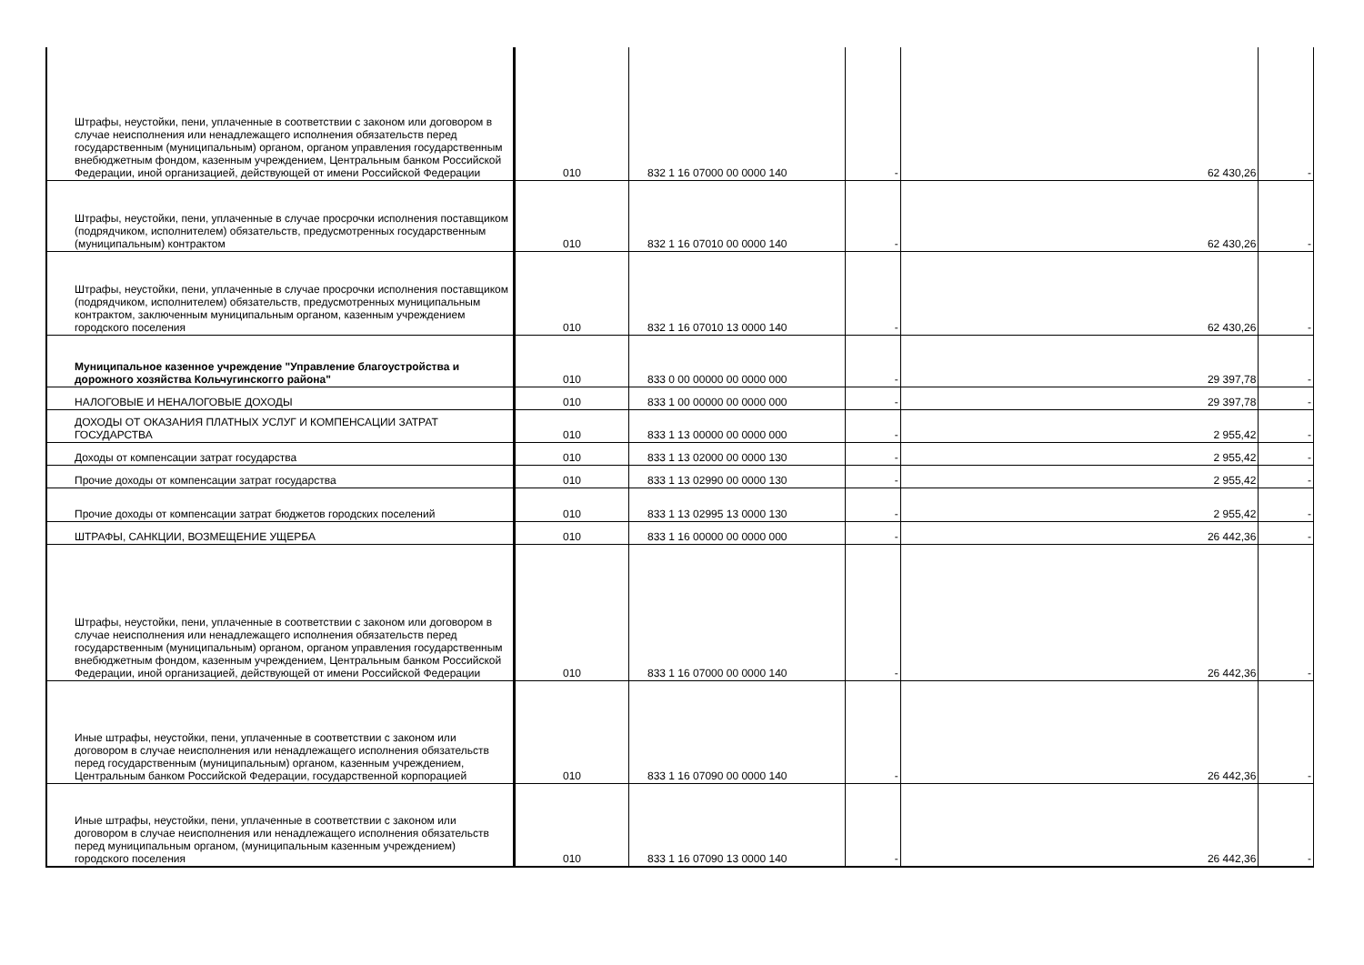| Штрафы, неустойки, пени, уплаченные в соответствии с законом или договором в случае неисполнения или ненадлежащего исполнения обязательств перед государственным (муниципальным) органом, органом управления государственным внебюджетным фондом, казенным учреждением, Центральным банком Российской Федерации, иной организацией, действующей от имени Российской Федерации | 010 | 832 1 16 07000 00 0000 140 | - | 62 430,26 | - |
| Штрафы, неустойки, пени, уплаченные в случае просрочки исполнения поставщиком (подрядчиком, исполнителем) обязательств, предусмотренных государственным (муниципальным) контрактом | 010 | 832 1 16 07010 00 0000 140 | - | 62 430,26 | - |
| Штрафы, неустойки, пени, уплаченные в случае просрочки исполнения поставщиком (подрядчиком, исполнителем) обязательств, предусмотренных муниципальным контрактом, заключенным муниципальным органом, казенным учреждением городского поселения | 010 | 832 1 16 07010 13 0000 140 | - | 62 430,26 | - |
| Муниципальное казенное учреждение "Управление благоустройства и дорожного хозяйства Кольчугинскогго района" | 010 | 833 0 00 00000 00 0000 000 | - | 29 397,78 | - |
| НАЛОГОВЫЕ И НЕНАЛОГОВЫЕ ДОХОДЫ | 010 | 833 1 00 00000 00 0000 000 | - | 29 397,78 | - |
| ДОХОДЫ ОТ ОКАЗАНИЯ ПЛАТНЫХ УСЛУГ И КОМПЕНСАЦИИ ЗАТРАТ ГОСУДАРСТВА | 010 | 833 1 13 00000 00 0000 000 | - | 2 955,42 | - |
| Доходы от компенсации затрат государства | 010 | 833 1 13 02000 00 0000 130 | - | 2 955,42 | - |
| Прочие доходы от компенсации затрат государства | 010 | 833 1 13 02990 00 0000 130 | - | 2 955,42 | - |
| Прочие доходы от компенсации затрат бюджетов городских поселений | 010 | 833 1 13 02995 13 0000 130 | - | 2 955,42 | - |
| ШТРАФЫ, САНКЦИИ, ВОЗМЕЩЕНИЕ УЩЕРБА | 010 | 833 1 16 00000 00 0000 000 | - | 26 442,36 | - |
| Штрафы, неустойки, пени, уплаченные в соответствии с законом или договором в случае неисполнения или ненадлежащего исполнения обязательств перед государственным (муниципальным) органом, органом управления государственным внебюджетным фондом, казенным учреждением, Центральным банком Российской Федерации, иной организацией, действующей от имени Российской Федерации | 010 | 833 1 16 07000 00 0000 140 | - | 26 442,36 | - |
| Иные штрафы, неустойки, пени, уплаченные в соответствии с законом или договором в случае неисполнения или ненадлежащего исполнения обязательств перед государственным (муниципальным) органом, казенным учреждением, Центральным банком Российской Федерации, государственной корпорацией | 010 | 833 1 16 07090 00 0000 140 | - | 26 442,36 | - |
| Иные штрафы, неустойки, пени, уплаченные в соответствии с законом или договором в случае неисполнения или ненадлежащего исполнения обязательств перед муниципальным органом, (муниципальным казенным учреждением) городского поселения | 010 | 833 1 16 07090 13 0000 140 | - | 26 442,36 | - |